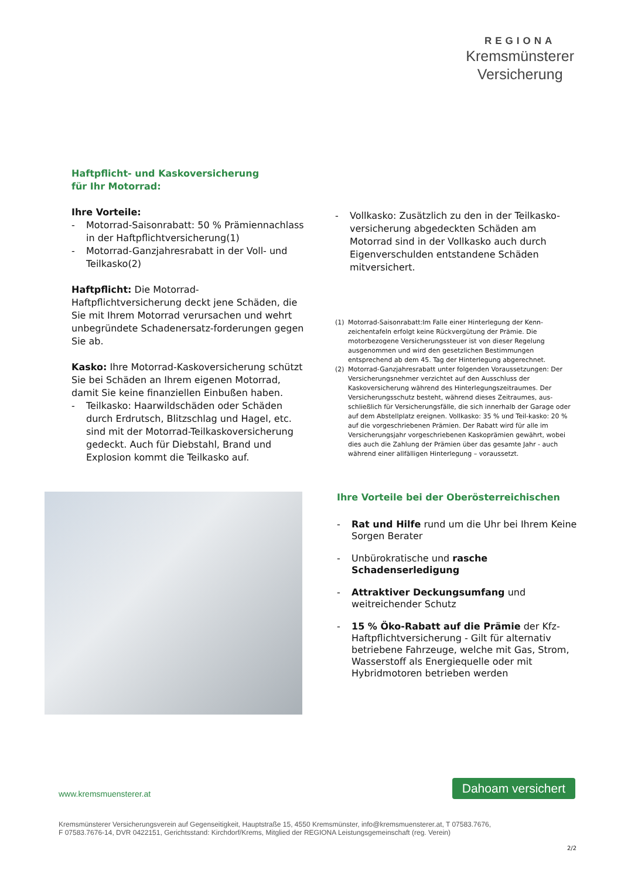REGIONA
Kremsmünsterer
Versicherung
Haftpflicht- und Kaskoversicherung
für Ihr Motorrad:
Ihre Vorteile:
- Motorrad-Saisonrabatt: 50 % Prämiennachlass in der Haftpflichtversicherung(1)
- Motorrad-Ganzjahresrabatt in der Voll- und Teilkasko(2)
Haftpflicht: Die Motorrad-Haftpflichtversicherung deckt jene Schäden, die Sie mit Ihrem Motorrad verursachen und wehrt unbegründete Schadenersatz-forderungen gegen Sie ab.
Kasko: Ihre Motorrad-Kaskoversicherung schützt Sie bei Schäden an Ihrem eigenen Motorrad, damit Sie keine finanziellen Einbußen haben.
- Teilkasko: Haarwildschäden oder Schäden durch Erdrutsch, Blitzschlag und Hagel, etc. sind mit der Motorrad-Teilkaskoversicherung gedeckt. Auch für Diebstahl, Brand und Explosion kommt die Teilkasko auf.
- Vollkasko: Zusätzlich zu den in der Teilkasko-versicherung abgedeckten Schäden am Motorrad sind in der Vollkasko auch durch Eigenverschulden entstandene Schäden mitversichert.
(1) Motorrad-Saisonrabatt:Im Falle einer Hinterlegung der Kenn-zeichentafeln erfolgt keine Rückvergütung der Prämie. Die motorbezogene Versicherungssteuer ist von dieser Regelung ausgenommen und wird den gesetzlichen Bestimmungen entsprechend ab dem 45. Tag der Hinterlegung abgerechnet.
(2) Motorrad-Ganzjahresrabatt unter folgenden Voraussetzungen: Der Versicherungsnehmer verzichtet auf den Ausschluss der Kaskoversicherung während des Hinterlegungszeitraumes. Der Versicherungsschutz besteht, während dieses Zeitraumes, aus-schließlich für Versicherungsfälle, die sich innerhalb der Garage oder auf dem Abstellplatz ereignen. Vollkasko: 35 % und Teil-kasko: 20 % auf die vorgeschriebenen Prämien. Der Rabatt wird für alle im Versicherungsjahr vorgeschriebenen Kaskoprämien gewährt, wobei dies auch die Zahlung der Prämien über das gesamte Jahr - auch während einer allfälligen Hinterlegung – voraussetzt.
Ihre Vorteile bei der Oberösterreichischen
- Rat und Hilfe rund um die Uhr bei Ihrem Keine Sorgen Berater
- Unbürokratische und rasche Schadenserledigung
- Attraktiver Deckungsumfang und weitreichender Schutz
- 15 % Öko-Rabatt auf die Prämie der Kfz-Haftpflichtversicherung - Gilt für alternativ betriebene Fahrzeuge, welche mit Gas, Strom, Wasserstoff als Energiequelle oder mit Hybridmotoren betrieben werden
www.kremsmuensterer.at
Dahoam versichert
Kremsmünsterer Versicherungsverein auf Gegenseitigkeit, Hauptstraße 15, 4550 Kremsmünster, info@kremsmuensterer.at, T 07583.7676,
F 07583.7676-14, DVR 0422151, Gerichtsstand: Kirchdorf/Krems, Mitglied der REGIONA Leistungsgemeinschaft (reg. Verein)
2/2